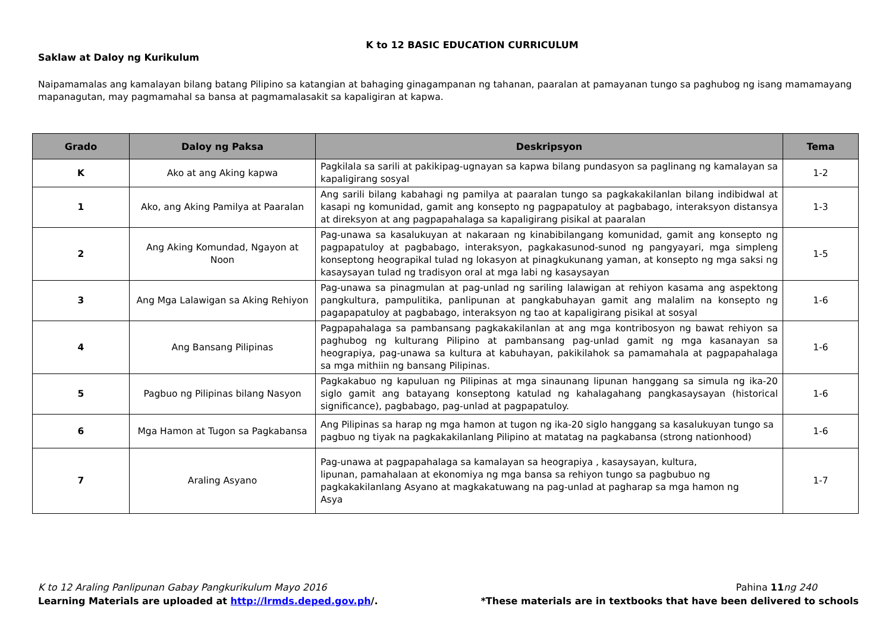K to 12 BASIC EDUCATION CURRICULUM
Saklaw at Daloy ng Kurikulum
Naipamamalas ang kamalayan bilang batang Pilipino sa katangian at bahaging ginagampanan ng tahanan, paaralan at pamayanan tungo sa paghubog ng isang mamamayang mapanagutan, may pagmamahal sa bansa at pagmamalasakit sa kapaligiran at kapwa.
| Grado | Daloy ng Paksa | Deskripsyon | Tema |
| --- | --- | --- | --- |
| K | Ako at ang Aking kapwa | Pagkilala sa sarili at pakikipag-ugnayan sa kapwa bilang pundasyon sa paglinang ng kamalayan sa kapaligirang sosyal | 1-2 |
| 1 | Ako, ang Aking Pamilya at Paaralan | Ang sarili bilang kabahagi ng pamilya at paaralan tungo sa pagkakakilanlan bilang indibidwal at kasapi ng komunidad, gamit ang konsepto ng pagpapatuloy at pagbabago, interaksyon distansya at direksyon at ang pagpapahalaga sa kapaligirang pisikal at paaralan | 1-3 |
| 2 | Ang Aking Komundad, Ngayon at Noon | Pag-unawa sa kasalukuyan at nakaraan ng kinabibilangang komunidad, gamit ang konsepto ng pagpapatuloy at pagbabago, interaksyon, pagkakasunod-sunod ng pangyayari, mga simpleng konseptong heograpikal tulad ng lokasyon at pinagkukunang yaman, at konsepto ng mga saksi ng kasaysayan tulad ng tradisyon oral at mga labi ng kasaysayan | 1-5 |
| 3 | Ang Mga Lalawigan sa Aking Rehiyon | Pag-unawa sa pinagmulan at pag-unlad ng sariling lalawigan at rehiyon kasama ang aspektong pangkultura, pampulitika, panlipunan at pangkabuhayan gamit ang malalim na konsepto ng pagapapatuloy at pagbabago, interaksyon ng tao at kapaligirang pisikal at sosyal | 1-6 |
| 4 | Ang Bansang Pilipinas | Pagpapahalaga sa pambansang pagkakakilanlan at ang mga kontribosyon ng bawat rehiyon sa paghubog ng kulturang Pilipino at pambansang pag-unlad gamit ng mga kasanayan sa heograpiya, pag-unawa sa kultura at kabuhayan, pakikilahok sa pamamahala at pagpapahalaga sa mga mithiin ng bansang Pilipinas. | 1-6 |
| 5 | Pagbuo ng Pilipinas bilang Nasyon | Pagkakabuo ng kapuluan ng Pilipinas at mga sinaunang lipunan hanggang sa simula ng ika-20 siglo gamit ang batayang konseptong katulad ng kahalagahang pangkasaysayan (historical significance), pagbabago, pag-unlad at pagpapatuloy. | 1-6 |
| 6 | Mga Hamon at Tugon sa Pagkabansa | Ang Pilipinas sa harap ng mga hamon at tugon ng ika-20 siglo hanggang sa kasalukuyan tungo sa pagbuo ng tiyak na pagkakakilanlang Pilipino at matatag na pagkabansa (strong nationhood) | 1-6 |
| 7 | Araling Asyano | Pag-unawa at pagpapahalaga sa kamalayan sa heograpiya , kasaysayan, kultura, lipunan, pamahalaan at ekonomiya ng mga bansa sa rehiyon tungo sa pagbubuo ng pagkakakilanlang Asyano at magkakatuwang na pag-unlad at pagharap sa mga hamon ng Asya | 1-7 |
K to 12 Araling Panlipunan Gabay Pangkurikulum Mayo 2016 Pahina 11 ng 240
Learning Materials are uploaded at http://lrmds.deped.gov.ph/. *These materials are in textbooks that have been delivered to schools